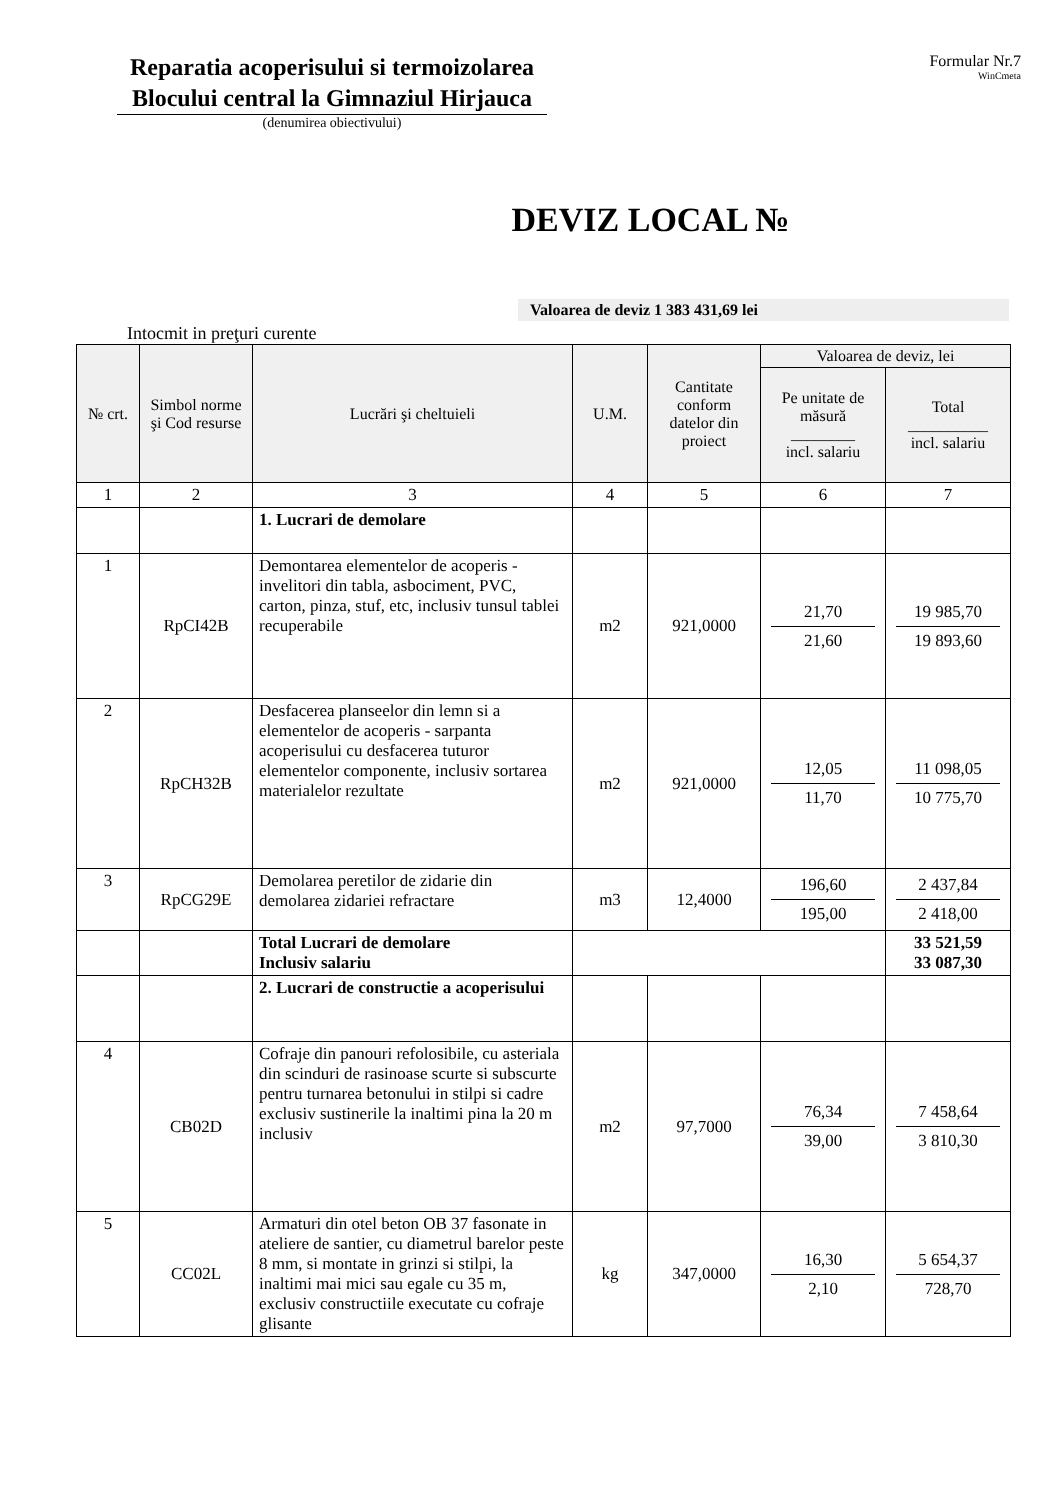Reparatia acoperisului si termoizolarea Blocului central la Gimnaziul Hirjauca
(denumirea obiectivului)
Formular Nr.7
WinCmeta
DEVIZ LOCAL №
Valoarea de deviz 1 383 431,69 lei
Intocmit in preţuri curente
| № crt. | Simbol norme şi Cod resurse | Lucrări şi cheltuieli | U.M. | Cantitate conform datelor din proiect | Valoarea de deviz, lei | |
| --- | --- | --- | --- | --- | --- | --- |
| | | | | | Pe unitate de măsură ________ incl. salariu | Total __________ incl. salariu |
| 1 | 2 | 3 | 4 | 5 | 6 | 7 |
| | | 1. Lucrari de demolare | | | | |
| 1 | RpCI42B | Demontarea elementelor de acoperis - invelitori din tabla, asbociment, PVC, carton, pinza, stuf, etc, inclusiv tunsul tablei recuperabile | m2 | 921,0000 | 21,70 21,60 | 19 985,70 19 893,60 |
| 2 | RpCH32B | Desfacerea planseelor din lemn si a elementelor de acoperis - sarpanta acoperisului cu desfacerea tuturor elementelor componente, inclusiv sortarea materialelor rezultate | m2 | 921,0000 | 12,05 11,70 | 11 098,05 10 775,70 |
| 3 | RpCG29E | Demolarea peretilor de zidarie din demolarea zidariei refractare | m3 | 12,4000 | 196,60 195,00 | 2 437,84 2 418,00 |
| | | Total Lucrari de demolare Inclusiv salariu | | | | 33 521,59 33 087,30 |
| | | 2. Lucrari de constructie a acoperisului | | | | |
| 4 | CB02D | Cofraje din panouri refolosibile, cu asteriala din scinduri de rasinoase scurte si subscurte pentru turnarea betonului in stilpi si cadre exclusiv sustinerile la inaltimi pina la 20 m inclusiv | m2 | 97,7000 | 76,34 39,00 | 7 458,64 3 810,30 |
| 5 | CC02L | Armaturi din otel beton OB 37 fasonate in ateliere de santier, cu diametrul barelor peste 8 mm, si montate in grinzi si stilpi, la inaltimi mai mici sau egale cu 35 m, exclusiv constructiile executate cu cofraje glisante | kg | 347,0000 | 16,30 2,10 | 5 654,37 728,70 |